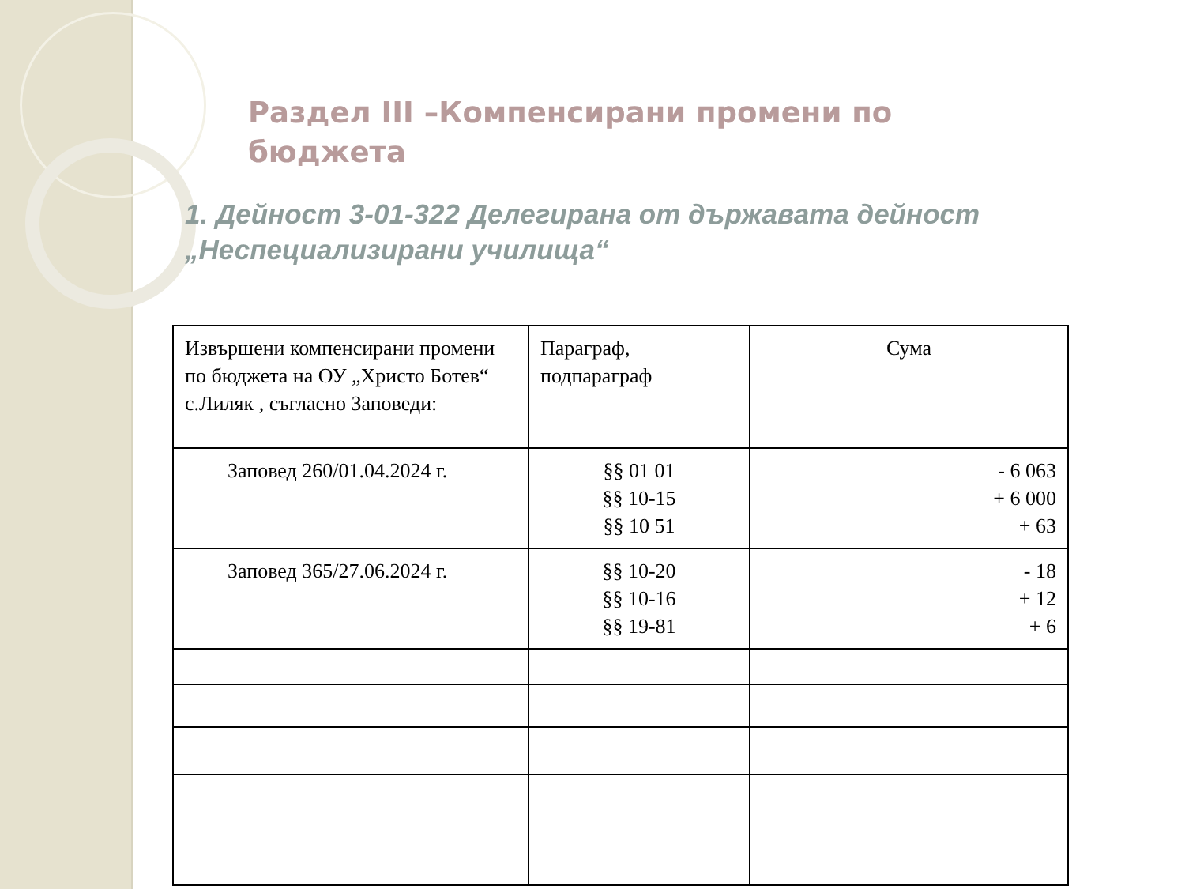Раздел III –Компенсирани промени по
бюджета
1. Дейност 3-01-322 Делегирана от държавата дейност
„Неспециализирани училища“
| Извършени компенсирани промени по бюджета на ОУ „Христо Ботев“ с.Лиляк , съгласно Заповеди: | Параграф, подпараграф | Сума |
| --- | --- | --- |
| Заповед 260/01.04.2024 г. | §§ 01 01 §§ 10-15 §§ 10 51 | - 6 063 + 6 000 + 63 |
| Заповед 365/27.06.2024 г. | §§ 10-20 §§ 10-16 §§ 19-81 | - 18 + 12 + 6 |